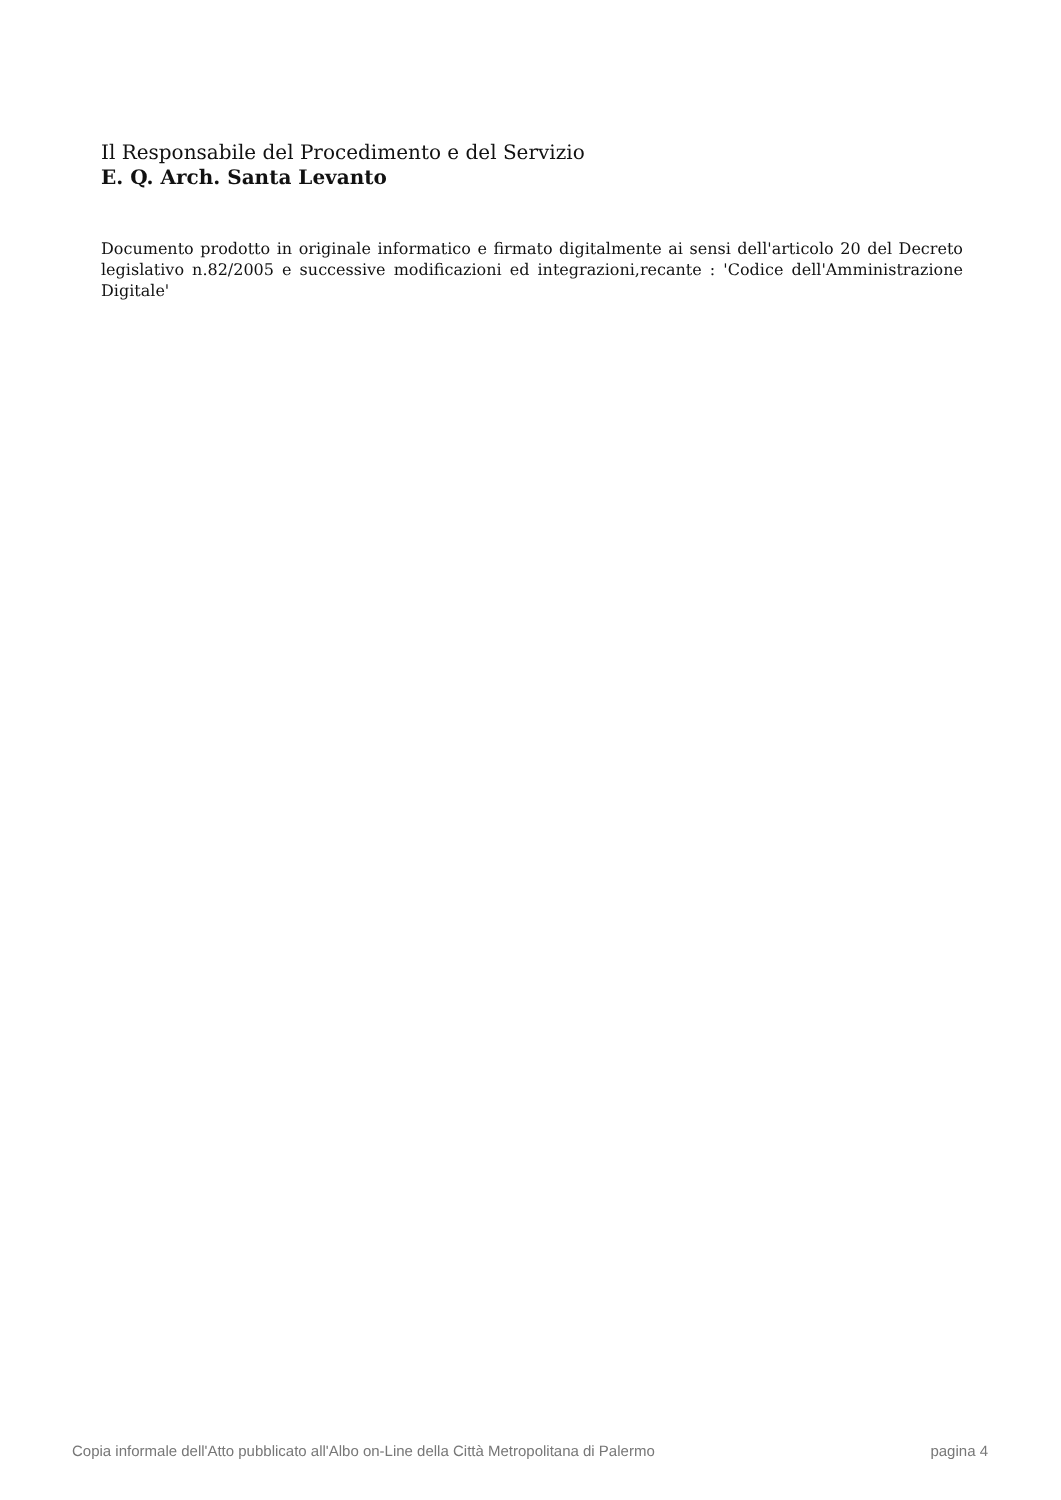Il Responsabile del Procedimento e del Servizio
E. Q. Arch. Santa Levanto
Documento prodotto in originale informatico e firmato digitalmente ai sensi dell'articolo 20 del Decreto legislativo n.82/2005 e successive modificazioni ed integrazioni,recante : 'Codice dell'Amministrazione Digitale'
Copia informale dell'Atto pubblicato all'Albo on-Line della Città Metropolitana di Palermo pagina 4